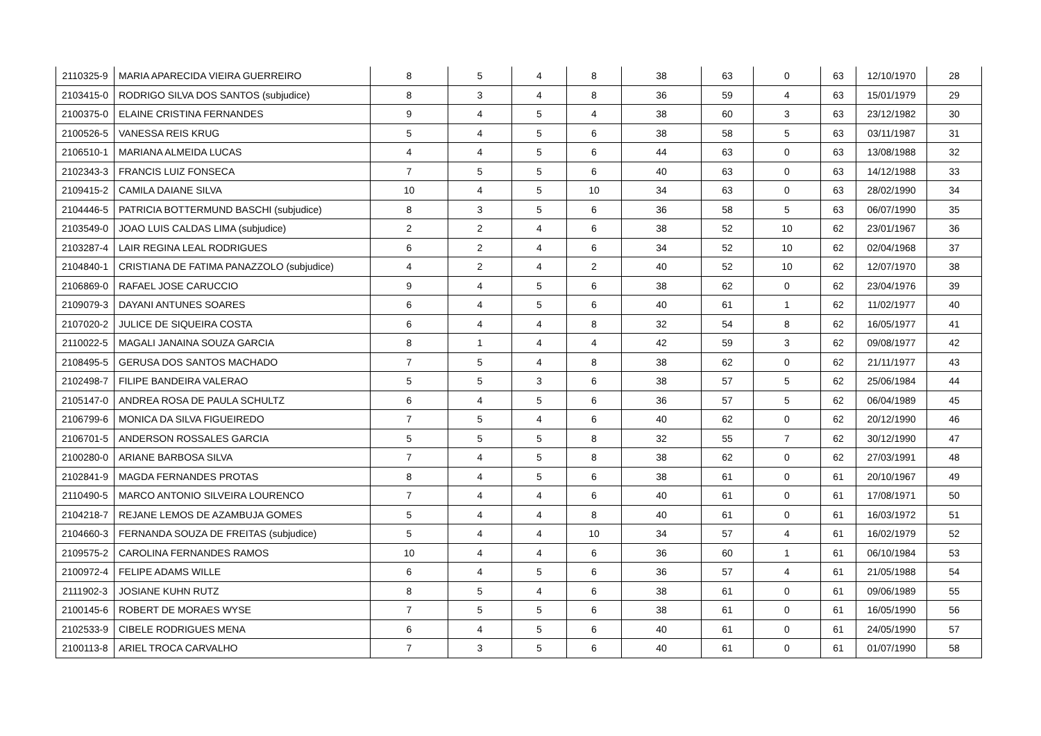| 2110325-9 | MARIA APARECIDA VIEIRA GUERREIRO | 8 | 5 | 4 | 8 | 38 | 63 | 0 | 63 | 12/10/1970 | 28 |
| 2103415-0 | RODRIGO SILVA DOS SANTOS (subjudice) | 8 | 3 | 4 | 8 | 36 | 59 | 4 | 63 | 15/01/1979 | 29 |
| 2100375-0 | ELAINE CRISTINA FERNANDES | 9 | 4 | 5 | 4 | 38 | 60 | 3 | 63 | 23/12/1982 | 30 |
| 2100526-5 | VANESSA REIS KRUG | 5 | 4 | 5 | 6 | 38 | 58 | 5 | 63 | 03/11/1987 | 31 |
| 2106510-1 | MARIANA ALMEIDA LUCAS | 4 | 4 | 5 | 6 | 44 | 63 | 0 | 63 | 13/08/1988 | 32 |
| 2102343-3 | FRANCIS LUIZ FONSECA | 7 | 5 | 5 | 6 | 40 | 63 | 0 | 63 | 14/12/1988 | 33 |
| 2109415-2 | CAMILA DAIANE SILVA | 10 | 4 | 5 | 10 | 34 | 63 | 0 | 63 | 28/02/1990 | 34 |
| 2104446-5 | PATRICIA BOTTERMUND BASCHI (subjudice) | 8 | 3 | 5 | 6 | 36 | 58 | 5 | 63 | 06/07/1990 | 35 |
| 2103549-0 | JOAO LUIS CALDAS LIMA (subjudice) | 2 | 2 | 4 | 6 | 38 | 52 | 10 | 62 | 23/01/1967 | 36 |
| 2103287-4 | LAIR REGINA LEAL RODRIGUES | 6 | 2 | 4 | 6 | 34 | 52 | 10 | 62 | 02/04/1968 | 37 |
| 2104840-1 | CRISTIANA DE FATIMA PANAZZOLO (subjudice) | 4 | 2 | 4 | 2 | 40 | 52 | 10 | 62 | 12/07/1970 | 38 |
| 2106869-0 | RAFAEL JOSE CARUCCIO | 9 | 4 | 5 | 6 | 38 | 62 | 0 | 62 | 23/04/1976 | 39 |
| 2109079-3 | DAYANI ANTUNES SOARES | 6 | 4 | 5 | 6 | 40 | 61 | 1 | 62 | 11/02/1977 | 40 |
| 2107020-2 | JULICE DE SIQUEIRA COSTA | 6 | 4 | 4 | 8 | 32 | 54 | 8 | 62 | 16/05/1977 | 41 |
| 2110022-5 | MAGALI JANAINA SOUZA GARCIA | 8 | 1 | 4 | 4 | 42 | 59 | 3 | 62 | 09/08/1977 | 42 |
| 2108495-5 | GERUSA DOS SANTOS MACHADO | 7 | 5 | 4 | 8 | 38 | 62 | 0 | 62 | 21/11/1977 | 43 |
| 2102498-7 | FILIPE BANDEIRA VALERAO | 5 | 5 | 3 | 6 | 38 | 57 | 5 | 62 | 25/06/1984 | 44 |
| 2105147-0 | ANDREA ROSA DE PAULA SCHULTZ | 6 | 4 | 5 | 6 | 36 | 57 | 5 | 62 | 06/04/1989 | 45 |
| 2106799-6 | MONICA DA SILVA FIGUEIREDO | 7 | 5 | 4 | 6 | 40 | 62 | 0 | 62 | 20/12/1990 | 46 |
| 2106701-5 | ANDERSON ROSSALES GARCIA | 5 | 5 | 5 | 8 | 32 | 55 | 7 | 62 | 30/12/1990 | 47 |
| 2100280-0 | ARIANE BARBOSA SILVA | 7 | 4 | 5 | 8 | 38 | 62 | 0 | 62 | 27/03/1991 | 48 |
| 2102841-9 | MAGDA FERNANDES PROTAS | 8 | 4 | 5 | 6 | 38 | 61 | 0 | 61 | 20/10/1967 | 49 |
| 2110490-5 | MARCO ANTONIO SILVEIRA LOURENCO | 7 | 4 | 4 | 6 | 40 | 61 | 0 | 61 | 17/08/1971 | 50 |
| 2104218-7 | REJANE LEMOS DE AZAMBUJA GOMES | 5 | 4 | 4 | 8 | 40 | 61 | 0 | 61 | 16/03/1972 | 51 |
| 2104660-3 | FERNANDA SOUZA DE FREITAS (subjudice) | 5 | 4 | 4 | 10 | 34 | 57 | 4 | 61 | 16/02/1979 | 52 |
| 2109575-2 | CAROLINA FERNANDES RAMOS | 10 | 4 | 4 | 6 | 36 | 60 | 1 | 61 | 06/10/1984 | 53 |
| 2100972-4 | FELIPE ADAMS WILLE | 6 | 4 | 5 | 6 | 36 | 57 | 4 | 61 | 21/05/1988 | 54 |
| 2111902-3 | JOSIANE KUHN RUTZ | 8 | 5 | 4 | 6 | 38 | 61 | 0 | 61 | 09/06/1989 | 55 |
| 2100145-6 | ROBERT DE MORAES WYSE | 7 | 5 | 5 | 6 | 38 | 61 | 0 | 61 | 16/05/1990 | 56 |
| 2102533-9 | CIBELE RODRIGUES MENA | 6 | 4 | 5 | 6 | 40 | 61 | 0 | 61 | 24/05/1990 | 57 |
| 2100113-8 | ARIEL TROCA CARVALHO | 7 | 3 | 5 | 6 | 40 | 61 | 0 | 61 | 01/07/1990 | 58 |